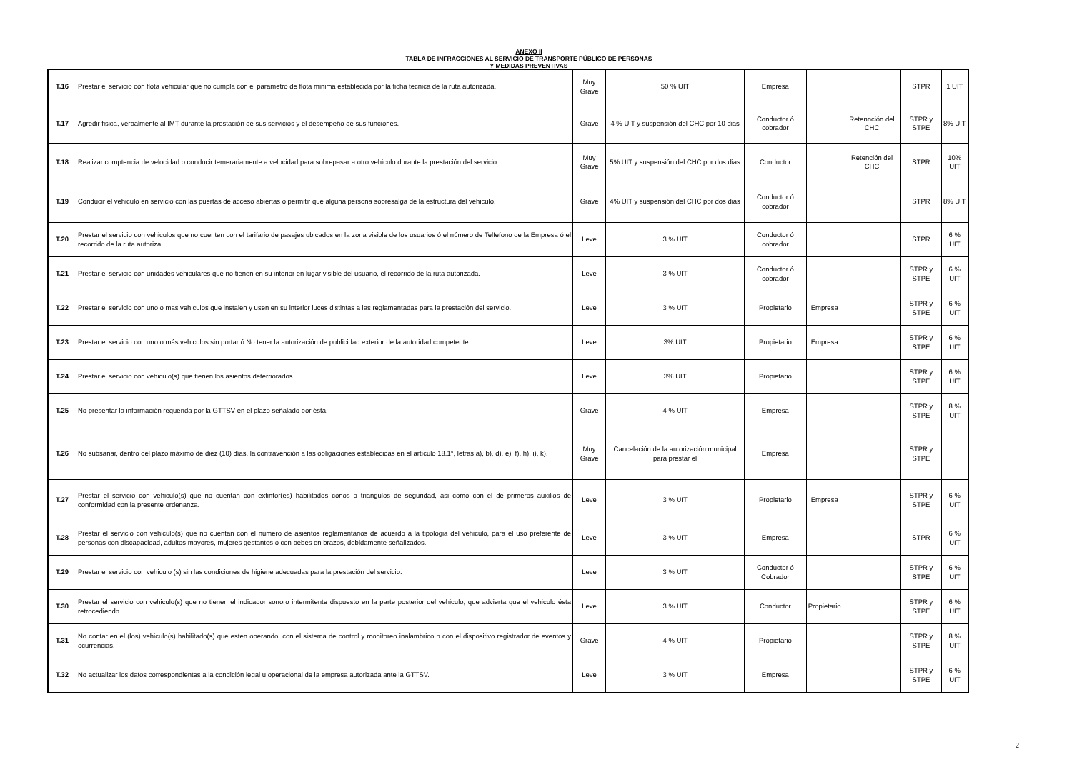ANEXO II
TABLA DE INFRACCIONES AL SERVICIO DE TRANSPORTE PÚBLICO DE PERSONAS
Y MEDIDAS PREVENTIVAS
| T.16 | Prestar el servicio con flota vehicular que no cumpla con el parametro de flota minima establecida por la ficha tecnica de la ruta autorizada. | Muy Grave | 50 % UIT | Empresa | | | STPR | 1 UIT |
| T.17 | Agredir fisica, verbalmente al IMT durante la prestación de sus servicios y el desempeño de sus funciones. | Grave | 4 % UIT y suspensión del CHC por 10 dias | Conductor ó cobrador | | Retennción del CHC | STPR y STPE | 8% UIT |
| T.18 | Realizar comptencia de velocidad o conducir temerariamente a velocidad para sobrepasar a otro vehiculo durante la prestación del servicio. | Muy Grave | 5% UIT y suspensión del CHC por dos dias | Conductor | | Retención del CHC | STPR | 10% UIT |
| T.19 | Conducir el vehiculo en servicio con las puertas de acceso abiertas o permitir que alguna persona sobresalga de la estructura del vehiculo. | Grave | 4% UIT y suspensión del CHC por dos dias | Conductor ó cobrador | | | STPR | 8% UIT |
| T.20 | Prestar el servicio con vehiculos que no cuenten con el tarifario de pasajes ubicados en la zona visible de los usuarios ó el número de Telfefono de la Empresa ó el recorrido de la ruta autoriza. | Leve | 3 % UIT | Conductor ó cobrador | | | STPR | 6 % UIT |
| T.21 | Prestar el servicio con unidades vehiculares que no tienen en su interior en lugar visible del usuario, el recorrido de la ruta autorizada. | Leve | 3 % UIT | Conductor ó cobrador | | | STPR y STPE | 6 % UIT |
| T.22 | Prestar el servicio con uno o mas vehiculos que instalen y usen en su interior luces distintas a las reglamentadas para la prestación del servicio. | Leve | 3 % UIT | Propietario | Empresa | | STPR y STPE | 6 % UIT |
| T.23 | Prestar el servicio con uno o más vehiculos sin portar ó No tener la autorización de publicidad exterior de la autoridad competente. | Leve | 3% UIT | Propietario | Empresa | | STPR y STPE | 6 % UIT |
| T.24 | Prestar el servicio con vehiculo(s) que tienen los asientos deterriorados. | Leve | 3% UIT | Propietario | | | STPR y STPE | 6 % UIT |
| T.25 | No presentar la información requerida por la GTTSV en el plazo señalado por ésta. | Grave | 4 % UIT | Empresa | | | STPR y STPE | 8 % UIT |
| T.26 | No subsanar, dentro del plazo máximo de diez (10) días, la contravención a las obligaciones establecidas en el artículo 18.1°, letras a), b), d), e), f), h), i), k). | Muy Grave | Cancelación de la autorización municipal para prestar el | Empresa | | | STPR y STPE | |
| T.27 | Prestar el servicio con vehiculo(s) que no cuentan con extintor(es) habilitados conos o triangulos de seguridad, asi como con el de primeros auxilios de conformidad con la presente ordenanza. | Leve | 3 % UIT | Propietario | Empresa | | STPR y STPE | 6 % UIT |
| T.28 | Prestar el servicio con vehiculo(s) que no cuentan con el numero de asientos reglamentarios de acuerdo a la tipologia del vehiculo, para el uso preferente de personas con discapacidad, adultos mayores, mujeres gestantes o con bebes en brazos, debidamente señalizados. | Leve | 3 % UIT | Empresa | | | STPR | 6 % UIT |
| T.29 | Prestar el servicio con vehiculo (s) sin las condiciones de higiene adecuadas para la prestación del servicio. | Leve | 3 % UIT | Conductor ó Cobrador | | | STPR y STPE | 6 % UIT |
| T.30 | Prestar el servicio con vehiculo(s) que no tienen el indicador sonoro intermitente dispuesto en la parte posterior del vehiculo, que advierta que el vehiculo ésta retrocediendo. | Leve | 3 % UIT | Conductor | Propietario | | STPR y STPE | 6 % UIT |
| T.31 | No contar en el (los) vehiculo(s) habilitado(s) que esten operando, con el sistema de control y monitoreo inalambrico o con el dispositivo registrador de eventos y ocurrencias. | Grave | 4 % UIT | Propietario | | | STPR y STPE | 8 % UIT |
| T.32 | No actualizar los datos correspondientes a la condición legal u operacional de la empresa autorizada ante la GTTSV. | Leve | 3 % UIT | Empresa | | | STPR y STPE | 6 % UIT |
2